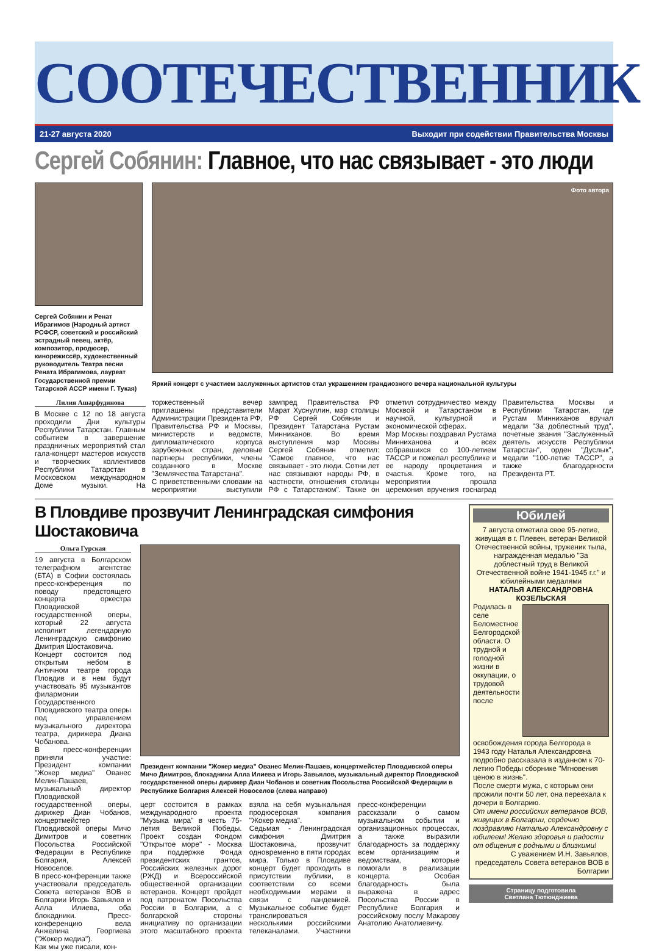СООТЕЧЕСТВЕННИК
21-27 августа 2020 Выходит при содействии Правительства Москвы
Сергей Собянин: Главное, что нас связывает - это люди
Сергей Собянин и Ренат Ибрагимов (Народный артист РСФСР, советский и российский эстрадный певец, актёр, композитор, продюсер, кинорежиссёр, художественный руководитель Театра песни Рената Ибрагимова, лауреат Государственной премии Татарской АССР имени Г. Тукая)
Фото автора
Яркий концерт с участием заслуженных артистов стал украшением грандиозного вечера национальной культуры
Лилия Ашарфудинова
В Москве с 12 по 18 августа проходили Дни культуры Республики Татарстан. Главным событием в завершение праздничных мероприятий стал гала-концерт мастеров искусств и творческих коллективов Республики Татарстан в Московском международном Доме музыки. На торжественный вечер приглашены представители Администрации Президента РФ, Правительства РФ и Москвы, министерств и ведомств, дипломатического корпуса зарубежных стран, деловые партнеры республики, члены созданного в Москве "Землячества Татарстана".
С приветственными словами на мероприятии выступили зампред Правительства РФ Марат Хуснуллин, мэр столицы РФ Сергей Собянин и Президент Татарстана Рустам Минниханов. Во время выступления мэр Москвы Сергей Собянин отметил: "Самое главное, что нас связывает - это люди. Сотни лет нас связывают народы РФ, в частности, отношения столицы РФ с Татарстаном". Также он отметил сотрудничество между Москвой и Татарстаном в научной, культурной и экономической сферах.
Мэр Москвы поздравил Рустама Минниханова и всех собравшихся со 100-летием ТАССР и пожелал республике и ее народу процветания и счастья. Кроме того, на мероприятии прошла церемония вручения госнаград Правительства Москвы и Республики Татарстан, где Рустам Минниханов вручал медали "За доблестный труд", почетные звания "Заслуженный деятель искусств Республики Татарстан", орден "Дуслык", медали "100-летие ТАССР", а также благодарности Президента РТ.
В Пловдиве прозвучит Ленинградская симфония Шостаковича
Ольга Гурская
19 августа в Болгарском телеграфном агентстве (БТА) в Софии состоялась пресс-конференция по поводу предстоящего концерта оркестра Пловдивской государственной оперы, который 22 августа исполнит легендарную Ленинградскую симфонию Дмитрия Шостаковича.
Концерт состоится под открытым небом в Античном театре города Пловдив и в нем будут участвовать 95 музыкантов филармонии Государственного Пловдивского театра оперы под управлением музыкального директора театра, дирижера Диана Чобанова.
В пресс-конференции приняли участие: Президент компании "Жокер медиа" Ованес Мелик-Пашаев, музыкальный директор Пловдивской государственной оперы, дирижер Диан Чобанов, концертмейстер Пловдивской оперы Мичо Димитров и советник Посольства Российской Федерации в Республике Болгария, Алексей Новоселов.
В пресс-конференции также участвовали председатель Совета ветеранов ВОВ в Болгарии Игорь Завьялов и Алла Илиева, оба блокадники. Пресс-конференцию вела Анжелина Георгиева ("Жокер медиа").
Как мы уже писали, кон-
Президент компании "Жокер медиа" Ованес Мелик-Пашаев, концертмейстер Пловдивской оперы Мичо Димитров, блокадники Алла Илиева и Игорь Завьялов, музыкальный директор Пловдивской государственной оперы дирижер Диан Чобанов и советник Посольства Российской Федерации в Республике Болгария Алексей Новоселов (слева направо)
церт состоится в рамках международного проекта "Музыка мира" в честь 75-летия Великой Победы. Проект создан Фондом "Открытое море" - Москва при поддержке Фонда президентских грантов, Российских железных дорог (РЖД) и Всероссийской общественной организации ветеранов. Концерт пройдет под патронатом Посольства России в Болгарии, а с болгарской стороны инициативу по организации этого масштабного проекта взяла на себя музыкальная продюсерская компания "Жокер медиа".
Седьмая - Ленинградская симфония Дмитрия Шостаковича, прозвучит одновременно в пяти городах мира. Только в Пловдиве концерт будет проходить в присутствии публики, в соответствии со всеми необходимыми мерами в связи с пандемией. Музыкальное событие будет транслироваться несколькими российскими телеканалами. Участники пресс-конференции рассказали о самом музыкальном событии и организационных процессах, а также выразили благодарность за поддержку всем организациям и ведомствам, которые помогали в реализации концерта. Особая благодарность была выражена в адрес Посольства России в Республике Болгария и российскому послу Макарову Анатолию Анатолиевичу.
Юбилей
7 августа отметила свое 95-летие, живущая в г. Плевен, ветеран Великой Отечественной войны, труженик тыла, награжденная медалью "За доблестный труд в Великой Отечественной войне 1941-1945 г.г." и юбилейными медалями
НАТАЛЬЯ АЛЕКСАНДРОВНА КОЗЕЛЬСКАЯ
Родилась в селе Беломестное Белгородской области. О трудной и голодной жизни в оккупации, о трудовой деятельности после освобождения города Белгорода в 1943 году Наталья Александровна подробно рассказала в изданном к 70-летию Победы сборнике "Мгновения ценою в жизнь".
После смерти мужа, с которым они прожили почти 50 лет, она переехала к дочери в Болгарию.
От имени российских ветеранов ВОВ, живущих в Болгарии, сердечно поздравляю Наталью Александровну с юбилеем! Желаю здоровья и радости от общения с родными и близкими!
С уважением И.Н. Завьялов, председатель Совета ветеранов ВОВ в Болгарии
Страницу подготовила
Светлана Тютюнджиева